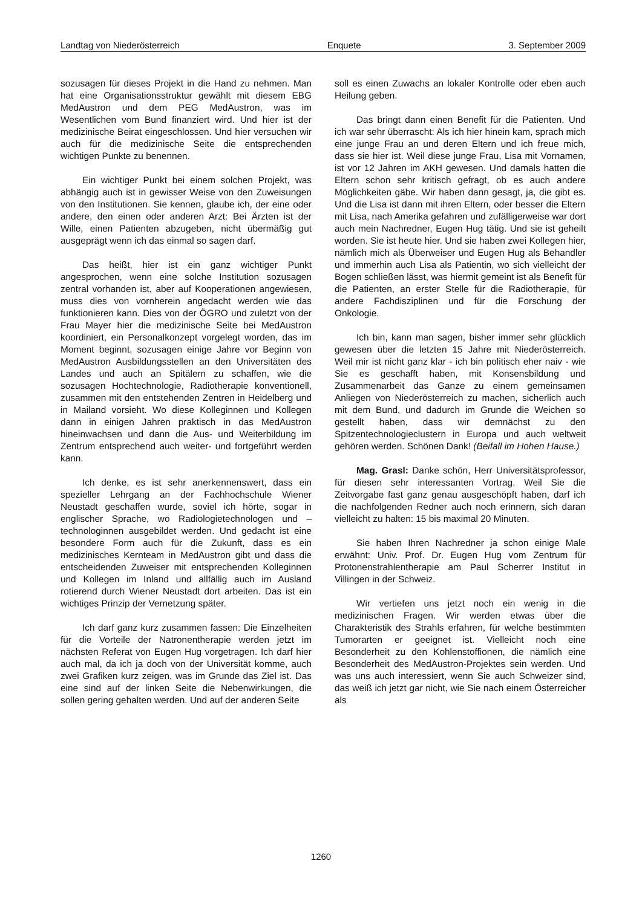Landtag von Niederösterreich Enquete 3. September 2009
sozusagen für dieses Projekt in die Hand zu nehmen. Man hat eine Organisationsstruktur gewählt mit diesem EBG MedAustron und dem PEG MedAustron, was im Wesentlichen vom Bund finanziert wird. Und hier ist der medizinische Beirat eingeschlossen. Und hier versuchen wir auch für die medizinische Seite die entsprechenden wichtigen Punkte zu benennen.
Ein wichtiger Punkt bei einem solchen Projekt, was abhängig auch ist in gewisser Weise von den Zuweisungen von den Institutionen. Sie kennen, glaube ich, der eine oder andere, den einen oder anderen Arzt: Bei Ärzten ist der Wille, einen Patienten abzugeben, nicht übermäßig gut ausgeprägt wenn ich das einmal so sagen darf.
Das heißt, hier ist ein ganz wichtiger Punkt angesprochen, wenn eine solche Institution sozusagen zentral vorhanden ist, aber auf Kooperationen angewiesen, muss dies von vornherein angedacht werden wie das funktionieren kann. Dies von der ÖGRO und zuletzt von der Frau Mayer hier die medizinische Seite bei MedAustron koordiniert, ein Personalkonzept vorgelegt worden, das im Moment beginnt, sozusagen einige Jahre vor Beginn von MedAustron Ausbildungsstellen an den Universitäten des Landes und auch an Spitälern zu schaffen, wie die sozusagen Hochtechnologie, Radiotherapie konventionell, zusammen mit den entstehenden Zentren in Heidelberg und in Mailand vorsieht. Wo diese Kolleginnen und Kollegen dann in einigen Jahren praktisch in das MedAustron hineinwachsen und dann die Aus- und Weiterbildung im Zentrum entsprechend auch weiter- und fortgeführt werden kann.
Ich denke, es ist sehr anerkennenswert, dass ein spezieller Lehrgang an der Fachhochschule Wiener Neustadt geschaffen wurde, soviel ich hörte, sogar in englischer Sprache, wo Radiologietechnologen und –technologinnen ausgebildet werden. Und gedacht ist eine besondere Form auch für die Zukunft, dass es ein medizinisches Kernteam in MedAustron gibt und dass die entscheidenden Zuweiser mit entsprechenden Kolleginnen und Kollegen im Inland und allfällig auch im Ausland rotierend durch Wiener Neustadt dort arbeiten. Das ist ein wichtiges Prinzip der Vernetzung später.
Ich darf ganz kurz zusammen fassen: Die Einzelheiten für die Vorteile der Natronentherapie werden jetzt im nächsten Referat von Eugen Hug vorgetragen. Ich darf hier auch mal, da ich ja doch von der Universität komme, auch zwei Grafiken kurz zeigen, was im Grunde das Ziel ist. Das eine sind auf der linken Seite die Nebenwirkungen, die sollen gering gehalten werden. Und auf der anderen Seite
soll es einen Zuwachs an lokaler Kontrolle oder eben auch Heilung geben.
Das bringt dann einen Benefit für die Patienten. Und ich war sehr überrascht: Als ich hier hinein kam, sprach mich eine junge Frau an und deren Eltern und ich freue mich, dass sie hier ist. Weil diese junge Frau, Lisa mit Vornamen, ist vor 12 Jahren im AKH gewesen. Und damals hatten die Eltern schon sehr kritisch gefragt, ob es auch andere Möglichkeiten gäbe. Wir haben dann gesagt, ja, die gibt es. Und die Lisa ist dann mit ihren Eltern, oder besser die Eltern mit Lisa, nach Amerika gefahren und zufälligerweise war dort auch mein Nachredner, Eugen Hug tätig. Und sie ist geheilt worden. Sie ist heute hier. Und sie haben zwei Kollegen hier, nämlich mich als Überweiser und Eugen Hug als Behandler und immerhin auch Lisa als Patientin, wo sich vielleicht der Bogen schließen lässt, was hiermit gemeint ist als Benefit für die Patienten, an erster Stelle für die Radiotherapie, für andere Fachdisziplinen und für die Forschung der Onkologie.
Ich bin, kann man sagen, bisher immer sehr glücklich gewesen über die letzten 15 Jahre mit Niederösterreich. Weil mir ist nicht ganz klar - ich bin politisch eher naiv - wie Sie es geschafft haben, mit Konsensbildung und Zusammenarbeit das Ganze zu einem gemeinsamen Anliegen von Niederösterreich zu machen, sicherlich auch mit dem Bund, und dadurch im Grunde die Weichen so gestellt haben, dass wir demnächst zu den Spitzentechnologieclustern in Europa und auch weltweit gehören werden. Schönen Dank! (Beifall im Hohen Hause.)
Mag. Grasl: Danke schön, Herr Universitätsprofessor, für diesen sehr interessanten Vortrag. Weil Sie die Zeitvorgabe fast ganz genau ausgeschöpft haben, darf ich die nachfolgenden Redner auch noch erinnern, sich daran vielleicht zu halten: 15 bis maximal 20 Minuten.
Sie haben Ihren Nachredner ja schon einige Male erwähnt: Univ. Prof. Dr. Eugen Hug vom Zentrum für Protonenstrahlentherapie am Paul Scherrer Institut in Villingen in der Schweiz.
Wir vertiefen uns jetzt noch ein wenig in die medizinischen Fragen. Wir werden etwas über die Charakteristik des Strahls erfahren, für welche bestimmten Tumorarten er geeignet ist. Vielleicht noch eine Besonderheit zu den Kohlenstoffionen, die nämlich eine Besonderheit des MedAustron-Projektes sein werden. Und was uns auch interessiert, wenn Sie auch Schweizer sind, das weiß ich jetzt gar nicht, wie Sie nach einem Österreicher als
1260